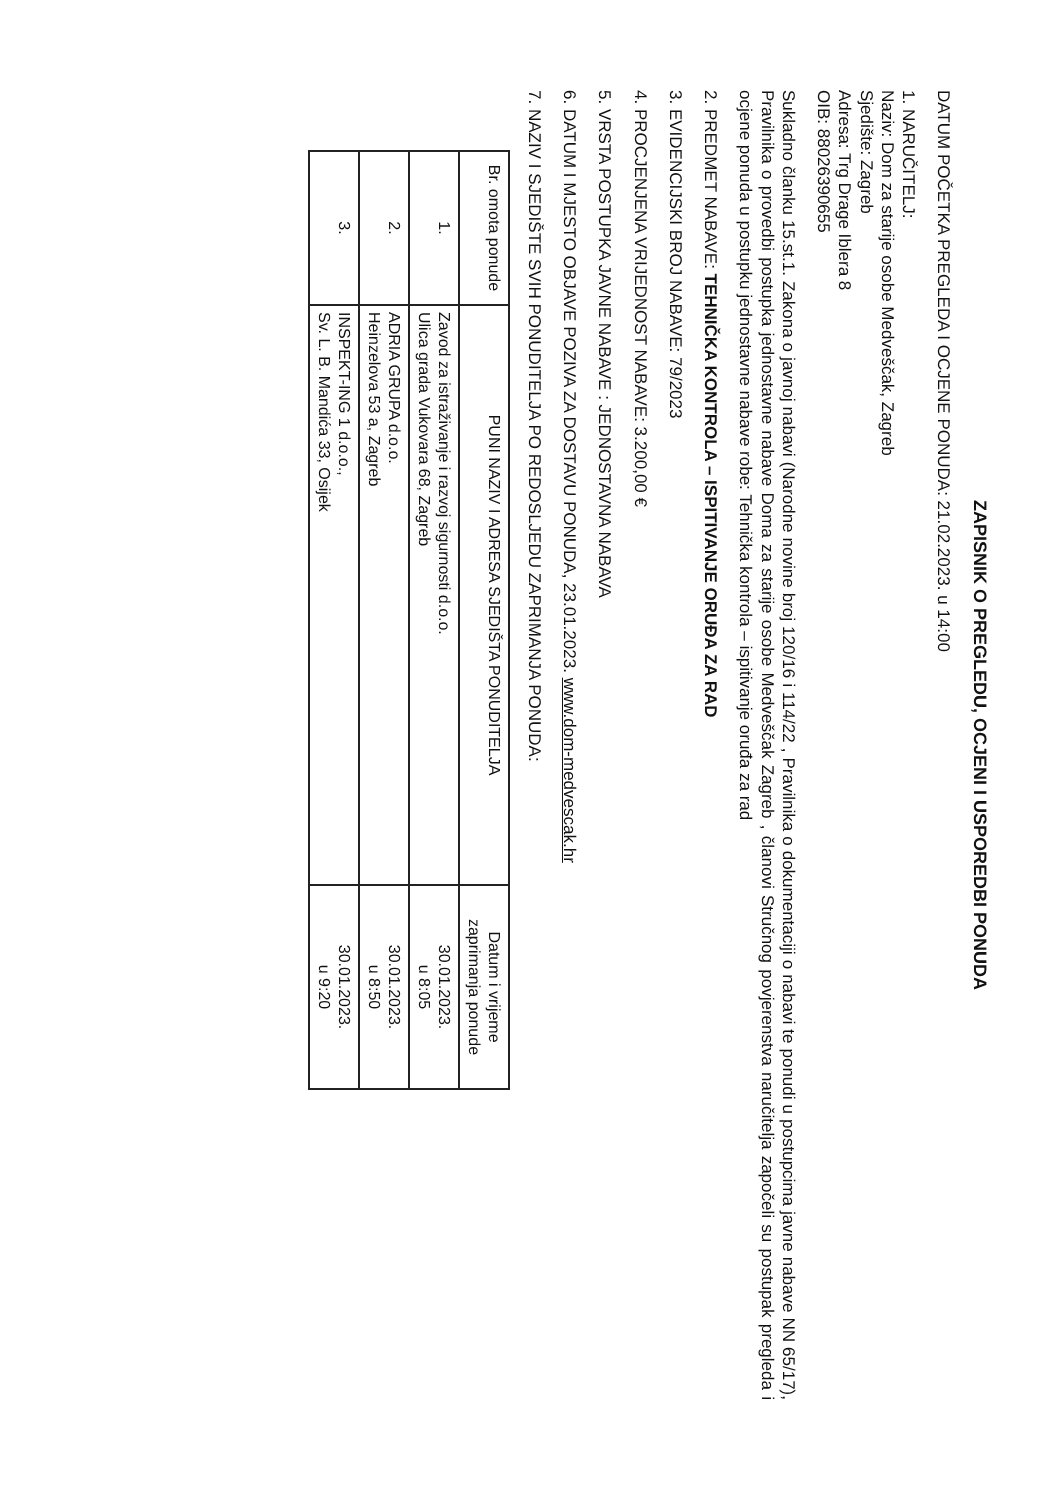ZAPISNIK O PREGLEDU, OCJENI I USPOREDBI PONUDA
DATUM POČETKA PREGLEDA I OCJENE PONUDA: 21.02.2023. u 14:00
1. NARUČITELJ:
Naziv: Dom za starije osobe Medveščak, Zagreb
Sjedište: Zagreb
Adresa: Trg Drage Iblera 8
OIB: 88026390655
Sukladno članku 15.st.1. Zakona o javnoj nabavi (Narodne novine broj 120/16 i 114/22 , Pravilnika o dokumentaciji o nabavi te ponudi u postupcima javne nabave NN 65/17), Pravilnika o provedbi postupka jednostavne nabave Doma za starije osobe Medveščak Zagreb , članovi Stručnog povjerenstva naručitelja započeli su postupak pregleda i ocjene ponuda u postupku jednostavne nabave robe: Tehnička kontrola – ispitivanje oruđa za rad
2. PREDMET NABAVE: TEHNIČKA KONTROLA – ISPITIVANJE ORUĐA ZA RAD
3. EVIDENCIJSKI BROJ NABAVE: 79/2023
4. PROCJENJENA VRIJEDNOST NABAVE: 3.200,00 €
5. VRSTA POSTUPKA JAVNE NABAVE : JEDNOSTAVNA NABAVA
6. DATUM I MJESTO OBJAVE POZIVA ZA DOSTAVU PONUDA, 23.01.2023. www.dom-medvescak.hr
7. NAZIV I SJEDIŠTE SVIH PONUDITELJA PO REDOSLJEDU ZAPRIMANJA PONUDA:
| Br. omota ponude | PUNI NAZIV I ADRESA SJEDIŠTA PONUDITELJA | Datum i vrijeme zaprimanja ponude |
| --- | --- | --- |
| 1. | Zavod za istraživanje i razvoj sigurnosti d.o.o. Ulica grada Vukovara 68, Zagreb | 30.01.2023. u 8:05 |
| 2. | ADRIA GRUPA d.o.o. Heinzelova 53 a, Zagreb | 30.01.2023. u 8:50 |
| 3. | INSPEKT-ING 1 d.o.o., Sv. L. B. Mandića 33, Osijek | 30.01.2023. u 9:20 |